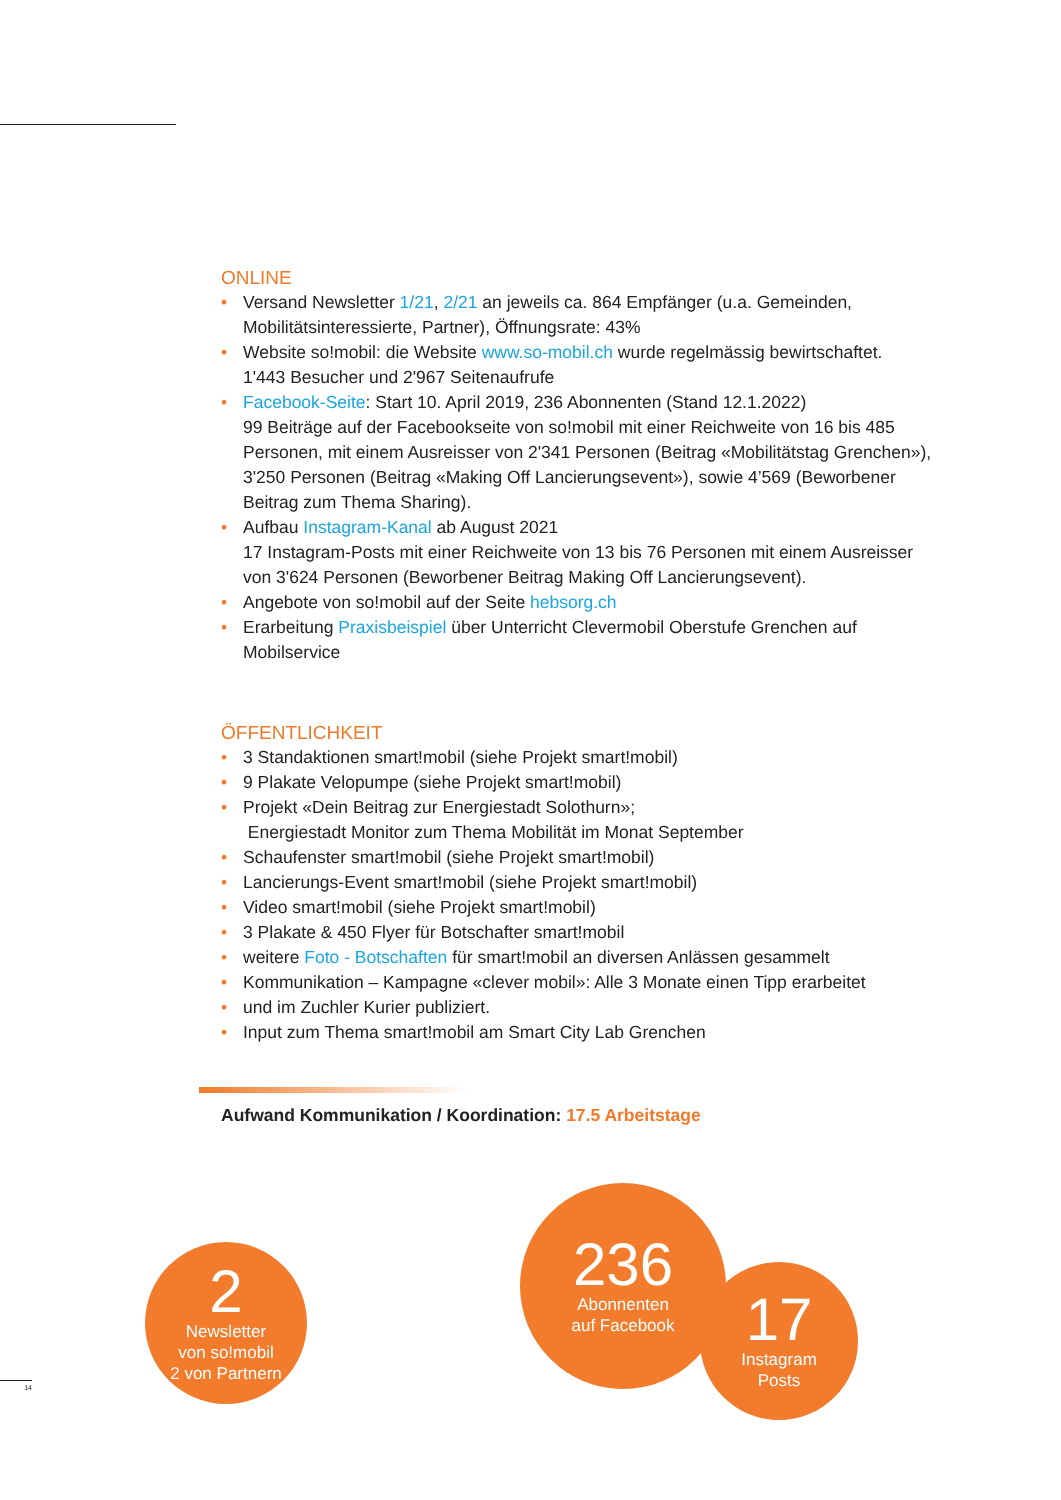ONLINE
• Versand Newsletter 1/21, 2/21 an jeweils ca. 864 Empfänger (u.a. Gemeinden, Mobilitätsinteressierte, Partner), Öffnungsrate: 43%
• Website so!mobil: die Website www.so-mobil.ch wurde regelmässig bewirtschaftet.
1'443 Besucher und 2'967 Seitenaufrufe
• Facebook-Seite: Start 10. April 2019, 236 Abonnenten (Stand 12.1.2022)
99 Beiträge auf der Facebookseite von so!mobil mit einer Reichweite von 16 bis 485 Personen, mit einem Ausreisser von 2'341 Personen (Beitrag «Mobilitätstag Grenchen»), 3'250 Personen (Beitrag «Making Off Lancierungsevent»), sowie 4’569 (Beworbener Beitrag zum Thema Sharing).
• Aufbau Instagram-Kanal ab August 2021
17 Instagram-Posts mit einer Reichweite von 13 bis 76 Personen mit einem Ausreisser von 3'624 Personen (Beworbener Beitrag Making Off Lancierungsevent).
• Angebote von so!mobil auf der Seite hebsorg.ch
• Erarbeitung Praxisbeispiel über Unterricht Clevermobil Oberstufe Grenchen auf Mobilservice
ÖFFENTLICHKEIT
• 3 Standaktionen smart!mobil (siehe Projekt smart!mobil)
• 9 Plakate Velopumpe (siehe Projekt smart!mobil)
• Projekt «Dein Beitrag zur Energiestadt Solothurn»;
Energiestadt Monitor zum Thema Mobilität im Monat September
• Schaufenster smart!mobil (siehe Projekt smart!mobil)
• Lancierungs-Event smart!mobil (siehe Projekt smart!mobil)
• Video smart!mobil (siehe Projekt smart!mobil)
• 3 Plakate & 450 Flyer für Botschafter smart!mobil
• weitere Foto - Botschaften für smart!mobil an diversen Anlässen gesammelt
• Kommunikation – Kampagne «clever mobil»: Alle 3 Monate einen Tipp erarbeitet
• und im Zuchler Kurier publiziert.
• Input zum Thema smart!mobil am Smart City Lab Grenchen
Aufwand Kommunikation / Koordination: 17.5 Arbeitstage
2
Newsletter
von so!mobil
2 von Partnern
236
Abonnenten
auf Facebook
17
Instagram
Posts
14